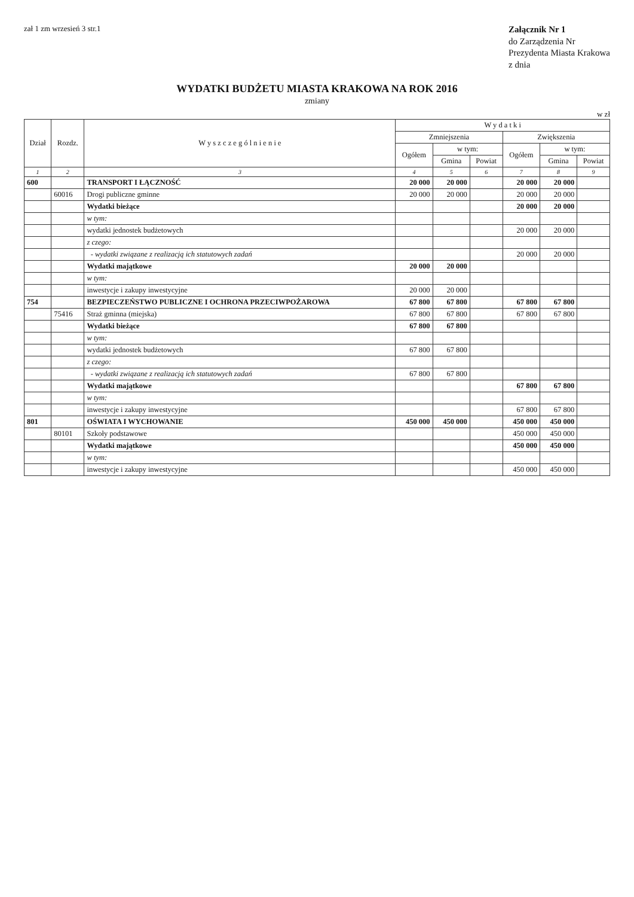zał 1 zm wrzesień 3 str.1
Załącznik Nr 1
do Zarządzenia Nr
Prezydenta Miasta Krakowa
z dnia
WYDATKI BUDŻETU MIASTA KRAKOWA NA ROK 2016
zmiany
w zł
| Dział | Rozdz. | W y s z c z e g ó l n i e n i e | W y d a t k i | | | | | |
| --- | --- | --- | --- | --- | --- | --- | --- | --- |
| | | | Zmniejszenia | | | Zwiększenia | | |
| | | | Ogółem | w tym: | | Ogółem | w tym: | |
| | | | | Gmina | Powiat | | Gmina | Powiat |
| 1 | 2 | 3 | 4 | 5 | 6 | 7 | 8 | 9 |
| 600 | | TRANSPORT I ŁĄCZNOŚĆ | 20 000 | 20 000 | | 20 000 | 20 000 | |
| | 60016 | Drogi publiczne gminne | 20 000 | 20 000 | | 20 000 | 20 000 | |
| | | Wydatki bieżące | | | | 20 000 | 20 000 | |
| | | w tym: | | | | | | |
| | | wydatki jednostek budżetowych | | | | 20 000 | 20 000 | |
| | | z czego: | | | | | | |
| | | - wydatki związane z realizacją ich statutowych zadań | | | | 20 000 | 20 000 | |
| | | Wydatki majątkowe | 20 000 | 20 000 | | | | |
| | | w tym: | | | | | | |
| | | inwestycje i zakupy inwestycyjne | 20 000 | 20 000 | | | | |
| 754 | | BEZPIECZEŃSTWO PUBLICZNE I OCHRONA PRZECIWPOŻAROWA | 67 800 | 67 800 | | 67 800 | 67 800 | |
| | 75416 | Straż gminna (miejska) | 67 800 | 67 800 | | 67 800 | 67 800 | |
| | | Wydatki bieżące | 67 800 | 67 800 | | | | |
| | | w tym: | | | | | | |
| | | wydatki jednostek budżetowych | 67 800 | 67 800 | | | | |
| | | z czego: | | | | | | |
| | | - wydatki związane z realizacją ich statutowych zadań | 67 800 | 67 800 | | | | |
| | | Wydatki majątkowe | | | | 67 800 | 67 800 | |
| | | w tym: | | | | | | |
| | | inwestycje i zakupy inwestycyjne | | | | 67 800 | 67 800 | |
| 801 | | OŚWIATA I WYCHOWANIE | 450 000 | 450 000 | | 450 000 | 450 000 | |
| | 80101 | Szkoły podstawowe | | | | 450 000 | 450 000 | |
| | | Wydatki majątkowe | | | | 450 000 | 450 000 | |
| | | w tym: | | | | | | |
| | | inwestycje i zakupy inwestycyjne | | | | 450 000 | 450 000 | |